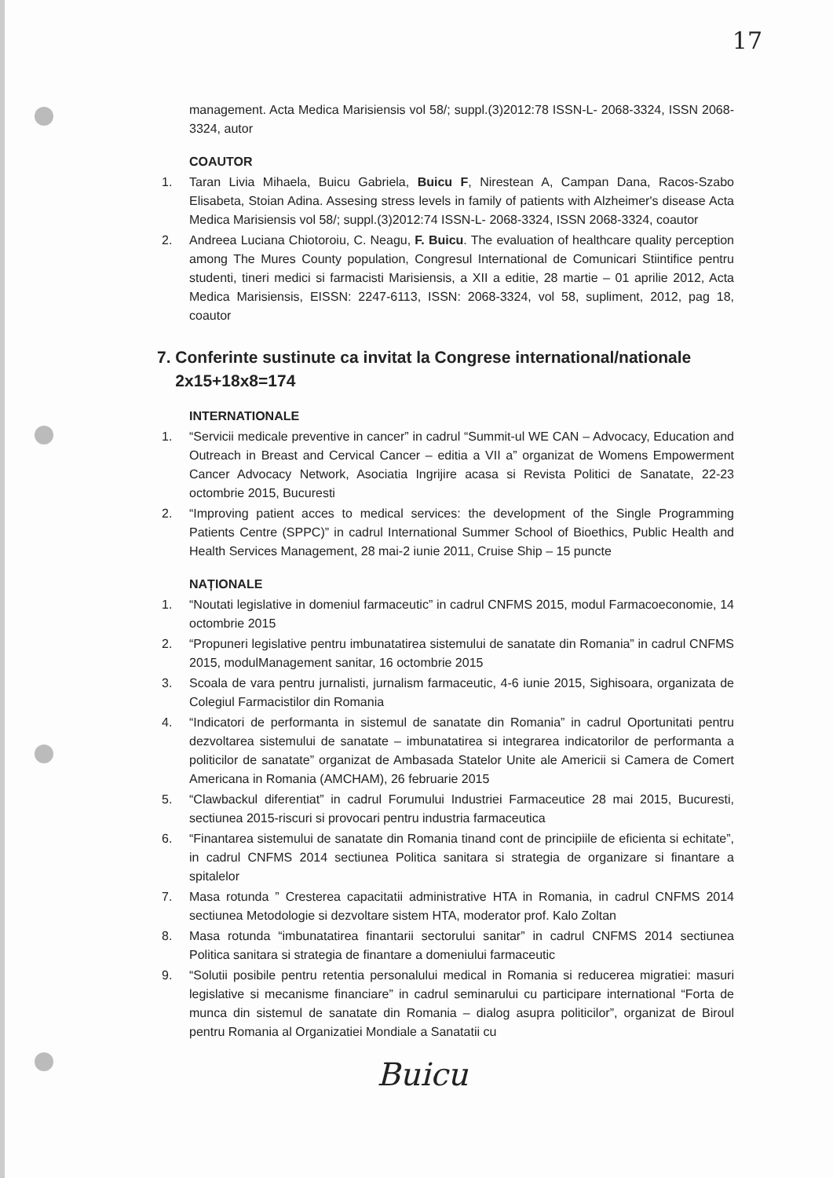17
management. Acta Medica Marisiensis vol 58/; suppl.(3)2012:78 ISSN-L- 2068-3324, ISSN 2068-3324, autor
COAUTOR
1. Taran Livia Mihaela, Buicu Gabriela, Buicu F, Nirestean A, Campan Dana, Racos-Szabo Elisabeta, Stoian Adina. Assesing stress levels in family of patients with Alzheimer's disease Acta Medica Marisiensis vol 58/; suppl.(3)2012:74 ISSN-L- 2068-3324, ISSN 2068-3324, coautor
2. Andreea Luciana Chiotoroiu, C. Neagu, F. Buicu. The evaluation of healthcare quality perception among The Mures County population, Congresul International de Comunicari Stiintifice pentru studenti, tineri medici si farmacisti Marisiensis, a XII a editie, 28 martie – 01 aprilie 2012, Acta Medica Marisiensis, EISSN: 2247-6113, ISSN: 2068-3324, vol 58, supliment, 2012, pag 18, coautor
7. Conferinte sustinute ca invitat la Congrese international/nationale
2x15+18x8=174
INTERNATIONALE
1. “Servicii medicale preventive in cancer” in cadrul “Summit-ul WE CAN – Advocacy, Education and Outreach in Breast and Cervical Cancer – editia a VII a” organizat de Womens Empowerment Cancer Advocacy Network, Asociatia Ingrijire acasa si Revista Politici de Sanatate, 22-23 octombrie 2015, Bucuresti
2. “Improving patient acces to medical services: the development of the Single Programming Patients Centre (SPPC)” in cadrul International Summer School of Bioethics, Public Health and Health Services Management, 28 mai-2 iunie 2011, Cruise Ship – 15 puncte
NAȚIONALE
1. “Noutati legislative in domeniul farmaceutic” in cadrul CNFMS 2015, modul Farmacoeconomie, 14 octombrie 2015
2. “Propuneri legislative pentru imbunatatirea sistemului de sanatate din Romania” in cadrul CNFMS 2015, modulManagement sanitar, 16 octombrie 2015
3. Scoala de vara pentru jurnalisti, jurnalism farmaceutic, 4-6 iunie 2015, Sighisoara, organizata de Colegiul Farmacistilor din Romania
4. “Indicatori de performanta in sistemul de sanatate din Romania” in cadrul Oportunitati pentru dezvoltarea sistemului de sanatate – imbunatatirea si integrarea indicatorilor de performanta a politicilor de sanatate” organizat de Ambasada Statelor Unite ale Americii si Camera de Comert Americana in Romania (AMCHAM), 26 februarie 2015
5. “Clawbackul diferentiat” in cadrul Forumului Industriei Farmaceutice 28 mai 2015, Bucuresti, sectiunea 2015-riscuri si provocari pentru industria farmaceutica
6. “Finantarea sistemului de sanatate din Romania tinand cont de principiile de eficienta si echitate”, in cadrul CNFMS 2014 sectiunea Politica sanitara si strategia de organizare si finantare a spitalelor
7. Masa rotunda ” Cresterea capacitatii administrative HTA in Romania, in cadrul CNFMS 2014 sectiunea Metodologie si dezvoltare sistem HTA, moderator prof. Kalo Zoltan
8. Masa rotunda “imbunatatirea finantarii sectorului sanitar” in cadrul CNFMS 2014 sectiunea Politica sanitara si strategia de finantare a domeniului farmaceutic
9. “Solutii posibile pentru retentia personalului medical in Romania si reducerea migratiei: masuri legislative si mecanisme financiare” in cadrul seminarului cu participare international “Forta de munca din sistemul de sanatate din Romania – dialog asupra politicilor”, organizat de Biroul pentru Romania al Organizatiei Mondiale a Sanatatii cu
Buicu